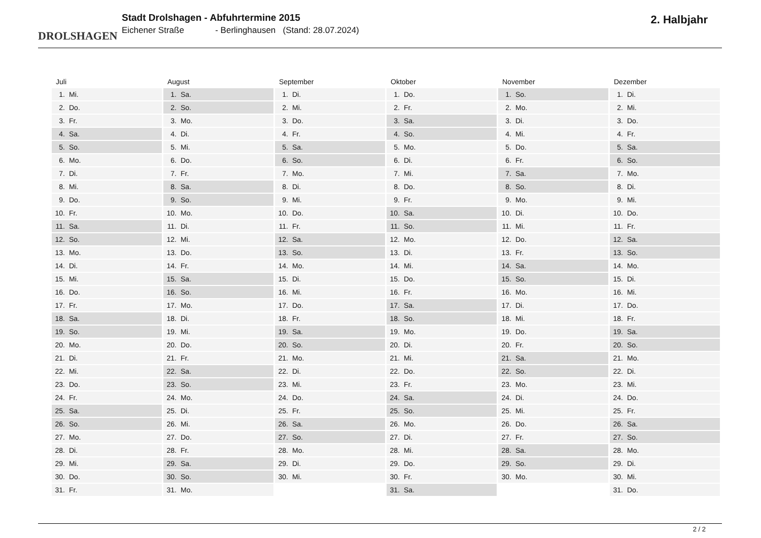DROLSHAGEN
Stadt Drolshagen - Abfuhrtermine 2015
Eichener Straße - Berlinghausen (Stand: 28.07.2024)
2. Halbjahr
Juli
| 1. | Mi. |
| 2. | Do. |
| 3. | Fr. |
| 4. | Sa. |
| 5. | So. |
| 6. | Mo. |
| 7. | Di. |
| 8. | Mi. |
| 9. | Do. |
| 10. | Fr. |
| 11. | Sa. |
| 12. | So. |
| 13. | Mo. |
| 14. | Di. |
| 15. | Mi. |
| 16. | Do. |
| 17. | Fr. |
| 18. | Sa. |
| 19. | So. |
| 20. | Mo. |
| 21. | Di. |
| 22. | Mi. |
| 23. | Do. |
| 24. | Fr. |
| 25. | Sa. |
| 26. | So. |
| 27. | Mo. |
| 28. | Di. |
| 29. | Mi. |
| 30. | Do. |
| 31. | Fr. |
August
| 1. | Sa. |
| 2. | So. |
| 3. | Mo. |
| 4. | Di. |
| 5. | Mi. |
| 6. | Do. |
| 7. | Fr. |
| 8. | Sa. |
| 9. | So. |
| 10. | Mo. |
| 11. | Di. |
| 12. | Mi. |
| 13. | Do. |
| 14. | Fr. |
| 15. | Sa. |
| 16. | So. |
| 17. | Mo. |
| 18. | Di. |
| 19. | Mi. |
| 20. | Do. |
| 21. | Fr. |
| 22. | Sa. |
| 23. | So. |
| 24. | Mo. |
| 25. | Di. |
| 26. | Mi. |
| 27. | Do. |
| 28. | Fr. |
| 29. | Sa. |
| 30. | So. |
| 31. | Mo. |
September
| 1. | Di. |
| 2. | Mi. |
| 3. | Do. |
| 4. | Fr. |
| 5. | Sa. |
| 6. | So. |
| 7. | Mo. |
| 8. | Di. |
| 9. | Mi. |
| 10. | Do. |
| 11. | Fr. |
| 12. | Sa. |
| 13. | So. |
| 14. | Mo. |
| 15. | Di. |
| 16. | Mi. |
| 17. | Do. |
| 18. | Fr. |
| 19. | Sa. |
| 20. | So. |
| 21. | Mo. |
| 22. | Di. |
| 23. | Mi. |
| 24. | Do. |
| 25. | Fr. |
| 26. | Sa. |
| 27. | So. |
| 28. | Mo. |
| 29. | Di. |
| 30. | Mi. |
Oktober
| 1. | Do. |
| 2. | Fr. |
| 3. | Sa. |
| 4. | So. |
| 5. | Mo. |
| 6. | Di. |
| 7. | Mi. |
| 8. | Do. |
| 9. | Fr. |
| 10. | Sa. |
| 11. | So. |
| 12. | Mo. |
| 13. | Di. |
| 14. | Mi. |
| 15. | Do. |
| 16. | Fr. |
| 17. | Sa. |
| 18. | So. |
| 19. | Mo. |
| 20. | Di. |
| 21. | Mi. |
| 22. | Do. |
| 23. | Fr. |
| 24. | Sa. |
| 25. | So. |
| 26. | Mo. |
| 27. | Di. |
| 28. | Mi. |
| 29. | Do. |
| 30. | Fr. |
| 31. | Sa. |
November
| 1. | So. |
| 2. | Mo. |
| 3. | Di. |
| 4. | Mi. |
| 5. | Do. |
| 6. | Fr. |
| 7. | Sa. |
| 8. | So. |
| 9. | Mo. |
| 10. | Di. |
| 11. | Mi. |
| 12. | Do. |
| 13. | Fr. |
| 14. | Sa. |
| 15. | So. |
| 16. | Mo. |
| 17. | Di. |
| 18. | Mi. |
| 19. | Do. |
| 20. | Fr. |
| 21. | Sa. |
| 22. | So. |
| 23. | Mo. |
| 24. | Di. |
| 25. | Mi. |
| 26. | Do. |
| 27. | Fr. |
| 28. | Sa. |
| 29. | So. |
| 30. | Mo. |
Dezember
| 1. | Di. |
| 2. | Mi. |
| 3. | Do. |
| 4. | Fr. |
| 5. | Sa. |
| 6. | So. |
| 7. | Mo. |
| 8. | Di. |
| 9. | Mi. |
| 10. | Do. |
| 11. | Fr. |
| 12. | Sa. |
| 13. | So. |
| 14. | Mo. |
| 15. | Di. |
| 16. | Mi. |
| 17. | Do. |
| 18. | Fr. |
| 19. | Sa. |
| 20. | So. |
| 21. | Mo. |
| 22. | Di. |
| 23. | Mi. |
| 24. | Do. |
| 25. | Fr. |
| 26. | Sa. |
| 27. | So. |
| 28. | Mo. |
| 29. | Di. |
| 30. | Mi. |
| 31. | Do. |
2 / 2